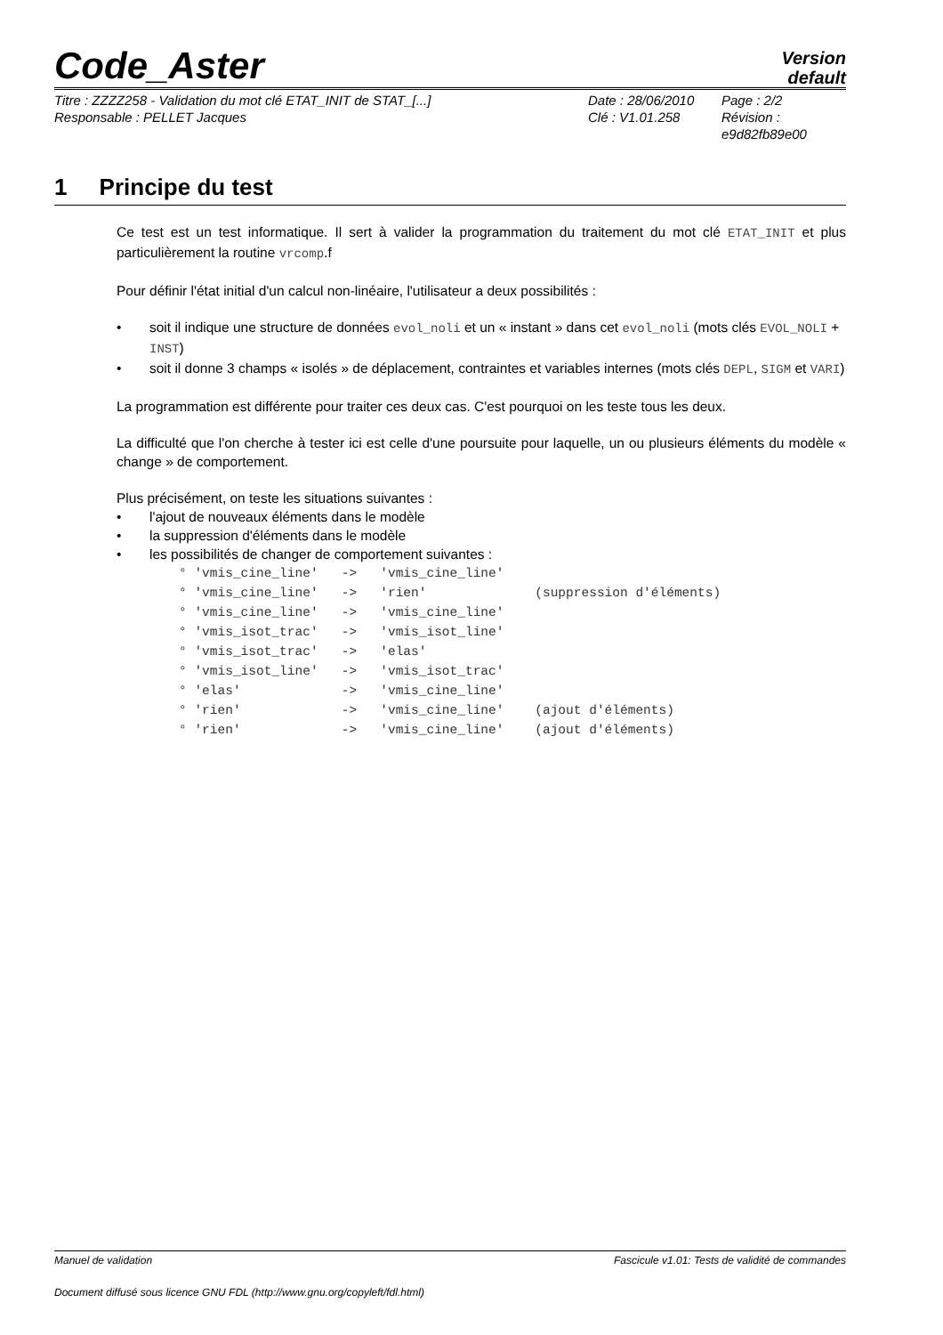Code_Aster
Version
default
Titre : ZZZZ258 - Validation du mot clé ETAT_INIT de STAT_[...]
Date : 28/06/2010
Page : 2/2
Responsable : PELLET Jacques
Clé : V1.01.258
Révision :
e9d82fb89e00
1 Principe du test
Ce test est un test informatique. Il sert à valider la programmation du traitement du mot clé ETAT_INIT et plus particulièrement la routine vrcomp.f
Pour définir l'état initial d'un calcul non-linéaire, l'utilisateur a deux possibilités :
soit il indique une structure de données evol_noli et un « instant » dans cet evol_noli (mots clés EVOL_NOLI + INST)
soit il donne 3 champs « isolés » de déplacement, contraintes et variables internes (mots clés DEPL, SIGM et VARI)
La programmation est différente pour traiter ces deux cas. C'est pourquoi on les teste tous les deux.
La difficulté que l'on cherche à tester ici est celle d'une poursuite pour laquelle, un ou plusieurs éléments du modèle « change » de comportement.
Plus précisément, on teste les situations suivantes :
l'ajout de nouveaux éléments dans le modèle
la suppression d'éléments dans le modèle
les possibilités de changer de comportement suivantes :
° 'vmis_cine_line'   ->   'vmis_cine_line'
° 'vmis_cine_line'   ->   'rien'              (suppression d'éléments)
° 'vmis_cine_line'   ->   'vmis_cine_line'
° 'vmis_isot_trac'   ->   'vmis_isot_line'
° 'vmis_isot_trac'   ->   'elas'
° 'vmis_isot_line'   ->   'vmis_isot_trac'
° 'elas'             ->   'vmis_cine_line'
° 'rien'             ->   'vmis_cine_line'    (ajout d'éléments)
° 'rien'             ->   'vmis_cine_line'    (ajout d'éléments)
Manuel de validation Fascicule v1.01: Tests de validité de commandes
Document diffusé sous licence GNU FDL (http://www.gnu.org/copyleft/fdl.html)